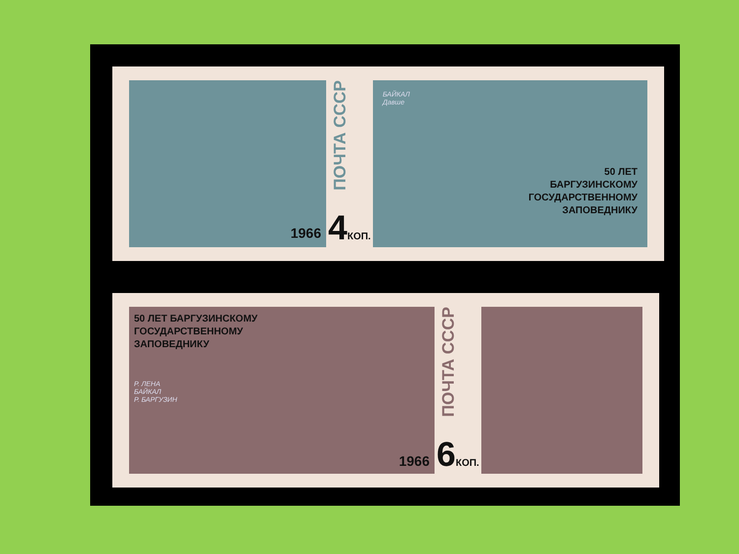1966
ПОЧТА СССР
4 КОП.
БАЙКАЛ
Давшe
50 ЛЕТ
БАРГУЗИНСКОМУ
ГОСУДАРСТВЕННОМУ
ЗАПОВЕДНИКУ
50 ЛЕТ БАРГУЗИНСКОМУ
ГОСУДАРСТВЕННОМУ
ЗАПОВЕДНИКУ
Р. ЛЕНА
БАЙКАЛ
Р. БАРГУЗИН
1966
ПОЧТА СССР
6 КОП.